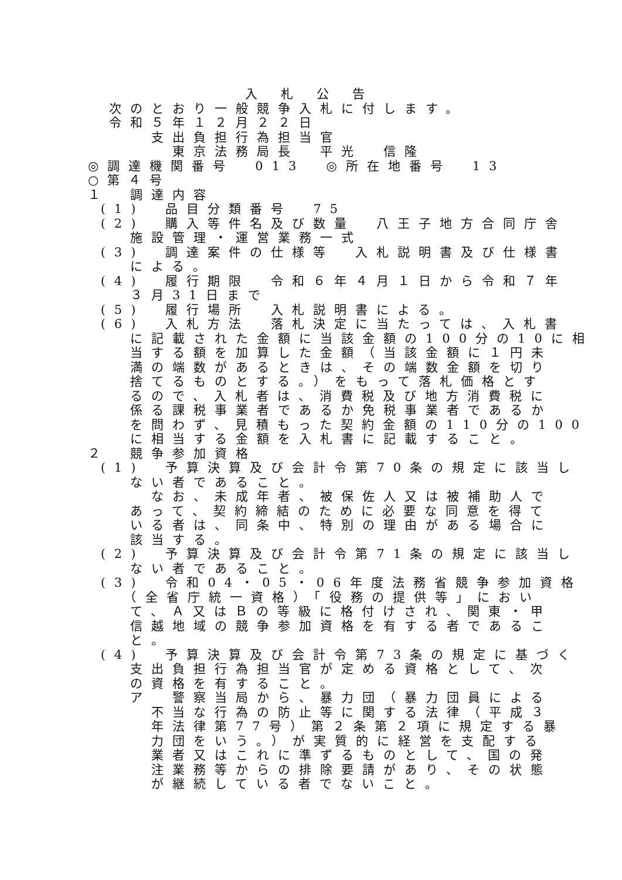入札公告
　次のとおり一般競争入札に付します。
　令和５年１２月２２日
　　　支出負担行為担当官
　　　　東京法務局長　平光　信隆
◎調達機関番号　013　◎所在地番号　13
○第４号
１　調達内容
(1)　品目分類番号　75
(2)　購入等件名及び数量　八王子地方合同庁舎
　　施設管理・運営業務一式
(3)　調達案件の仕様等　入札説明書及び仕様書
　　による。
(4)　履行期限　令和６年４月１日から令和７年
　　３月31日まで
(5)　履行場所　入札説明書による。
(6)　入札方法　落札決定に当たっては、入札書
　　に記載された金額に当該金額の100分の10に相
　　当する額を加算した金額（当該金額に１円未
　　満の端数があるときは、その端数金額を切り
　　捨てるものとする。）をもって落札価格とす
　　るので、入札者は、消費税及び地方消費税に
　　係る課税事業者であるか免税事業者であるか
　　を問わず、見積もった契約金額の110分の100
　　に相当する金額を入札書に記載すること。
２　競争参加資格
(1)　予算決算及び会計令第70条の規定に該当し
　　ない者であること。
　　　なお、未成年者、被保佐人又は被補助人で
　　あって、契約締結のために必要な同意を得て
　　いる者は、同条中、特別の理由がある場合に
　　該当する。
(2)　予算決算及び会計令第71条の規定に該当し
　　ない者であること。
(3)　令和04・05・06年度法務省競争参加資格
　　（全省庁統一資格）「役務の提供等」におい
　　て、Ａ又はＢの等級に格付けされ、関東・甲
　　信越地域の競争参加資格を有する者であるこ
　　と。
(4)　予算決算及び会計令第73条の規定に基づく
　　支出負担行為担当官が定める資格として、次
　　の資格を有すること。
　　ア　警察当局から、暴力団（暴力団員による
　　　不当な行為の防止等に関する法律（平成３
　　　年法律第77号）第２条第２項に規定する暴
　　　力団をいう。）が実質的に経営を支配する
　　　業者又はこれに準ずるものとして、国の発
　　　注業務等からの排除要請があり、その状態
　　　が継続している者でないこと。